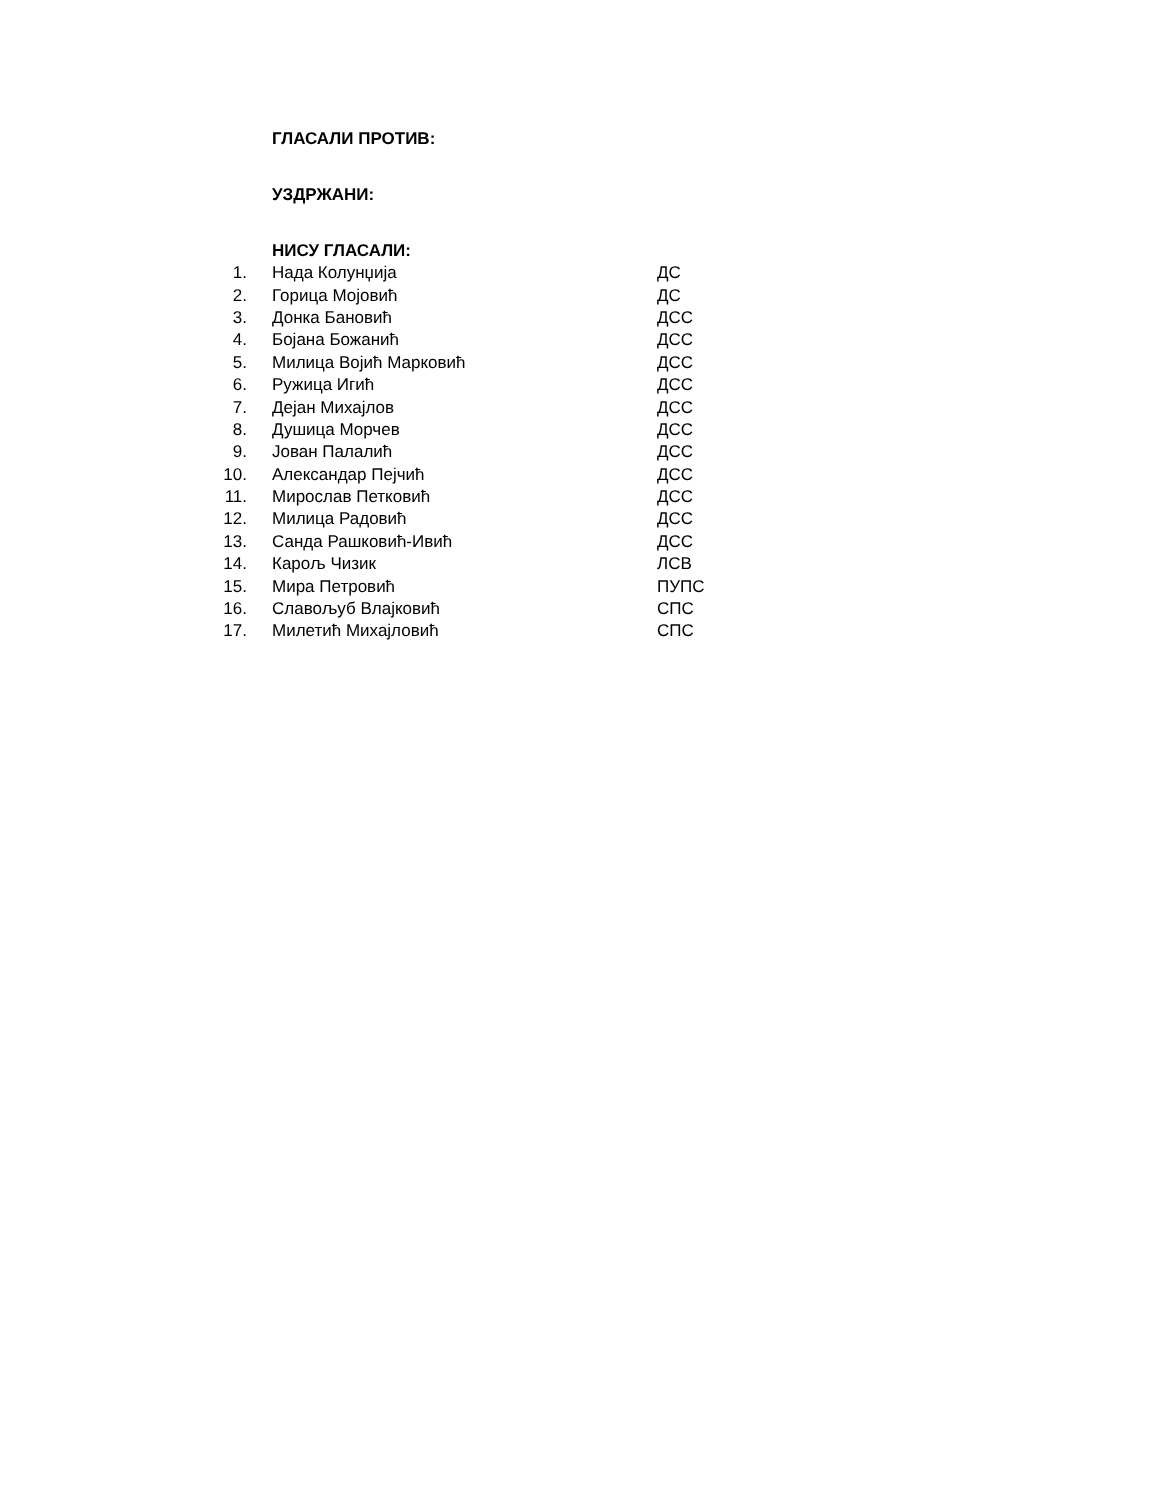ГЛАСАЛИ ПРОТИВ:
УЗДРЖАНИ:
НИСУ ГЛАСАЛИ:
| 1. | Нада Колунџија | ДС |
| 2. | Горица Мојовић | ДС |
| 3. | Донка Бановић | ДСС |
| 4. | Бојана Божанић | ДСС |
| 5. | Милица Војић Марковић | ДСС |
| 6. | Ружица Игић | ДСС |
| 7. | Дејан Михајлов | ДСС |
| 8. | Душица Морчев | ДСС |
| 9. | Јован Палалић | ДСС |
| 10. | Александар Пејчић | ДСС |
| 11. | Мирослав Петковић | ДСС |
| 12. | Милица Радовић | ДСС |
| 13. | Санда Рашковић-Ивић | ДСС |
| 14. | Карољ Чизик | ЛСВ |
| 15. | Мира Петровић | ПУПС |
| 16. | Славољуб Влајковић | СПС |
| 17. | Милетић Михајловић | СПС |